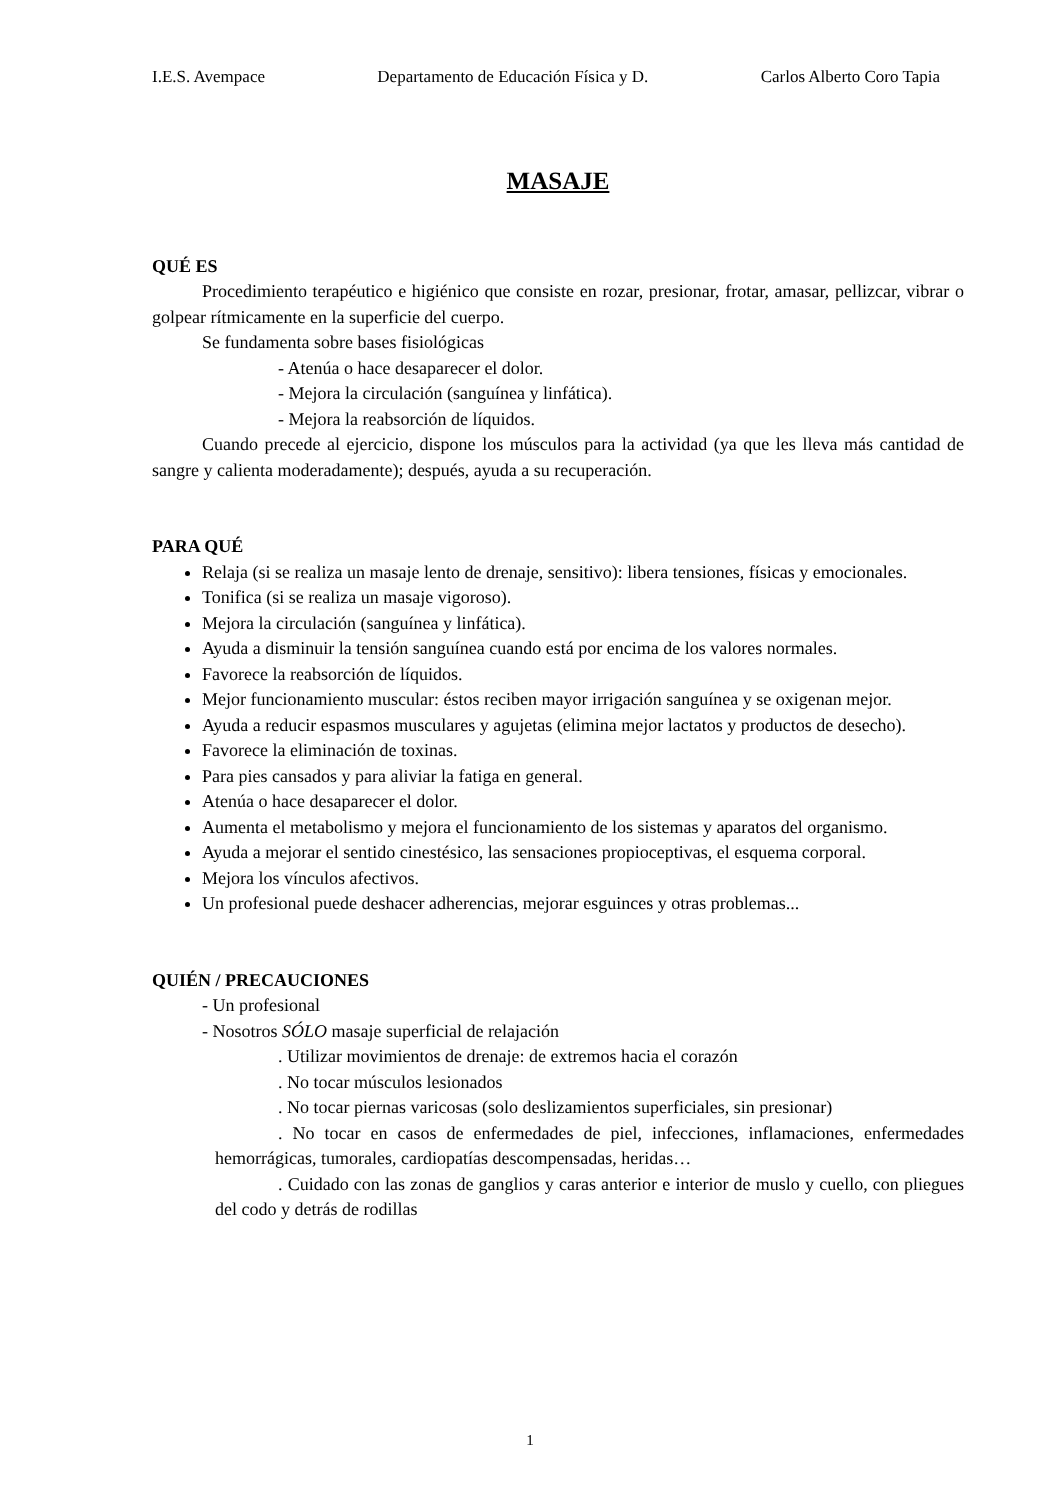I.E.S. Avempace Departamento de Educación Física y D. Carlos Alberto Coro Tapia
MASAJE
QUÉ ES
Procedimiento terapéutico e higiénico que consiste en rozar, presionar, frotar, amasar, pellizcar, vibrar o golpear rítmicamente en la superficie del cuerpo.
Se fundamenta sobre bases fisiológicas
- Atenúa o hace desaparecer el dolor.
- Mejora la circulación (sanguínea y linfática).
- Mejora la reabsorción de líquidos.
Cuando precede al ejercicio, dispone los músculos para la actividad (ya que les lleva más cantidad de sangre y calienta moderadamente); después, ayuda a su recuperación.
PARA QUÉ
Relaja (si se realiza un masaje lento de drenaje, sensitivo): libera tensiones, físicas y emocionales.
Tonifica (si se realiza un masaje vigoroso).
Mejora la circulación (sanguínea y linfática).
Ayuda a disminuir la tensión sanguínea cuando está por encima de los valores normales.
Favorece la reabsorción de líquidos.
Mejor funcionamiento muscular: éstos reciben mayor irrigación sanguínea y se oxigenan mejor.
Ayuda a reducir espasmos musculares y agujetas (elimina mejor lactatos y productos de desecho).
Favorece la eliminación de toxinas.
Para pies cansados y para aliviar la fatiga en general.
Atenúa o hace desaparecer el dolor.
Aumenta el metabolismo y mejora el funcionamiento de los sistemas y aparatos del organismo.
Ayuda a mejorar el sentido cinestésico, las sensaciones propioceptivas, el esquema corporal.
Mejora los vínculos afectivos.
Un profesional puede deshacer adherencias, mejorar esguinces y otras problemas...
QUIÉN / PRECAUCIONES
- Un profesional
- Nosotros SÓLO masaje superficial de relajación
. Utilizar movimientos de drenaje: de extremos hacia el corazón
. No tocar músculos lesionados
. No tocar piernas varicosas (solo deslizamientos superficiales, sin presionar)
. No tocar en casos de enfermedades de piel, infecciones, inflamaciones, enfermedades hemorrágicas, tumorales, cardiopatías descompensadas, heridas…
. Cuidado con las zonas de ganglios y caras anterior e interior de muslo y cuello, con pliegues del codo y detrás de rodillas
1